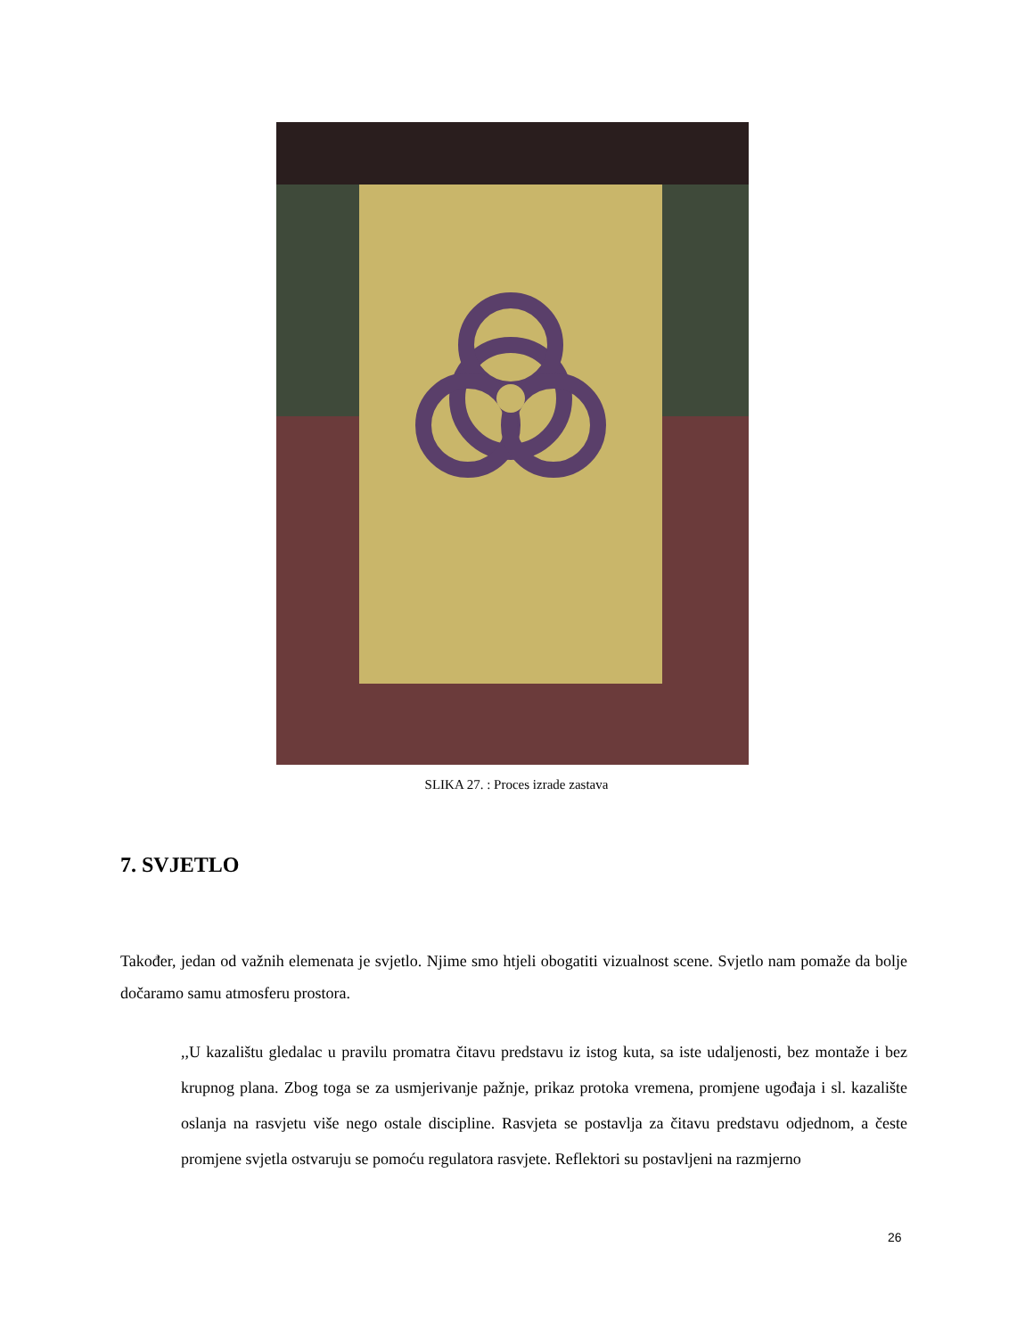SLIKA 27. : Proces izrade zastava
7. SVJETLO
Također, jedan od važnih elemenata je svjetlo. Njime smo htjeli obogatiti vizualnost scene. Svjetlo nam pomaže da bolje dočaramo samu atmosferu prostora.
,,U kazalištu gledalac u pravilu promatra čitavu predstavu iz istog kuta, sa iste udaljenosti, bez montaže i bez krupnog plana. Zbog toga se za usmjerivanje pažnje, prikaz protoka vremena, promjene ugođaja i sl. kazalište oslanja na rasvjetu više nego ostale discipline. Rasvjeta se postavlja za čitavu predstavu odjednom, a česte promjene svjetla ostvaruju se pomoću regulatora rasvjete. Reflektori su postavljeni na razmjerno
26